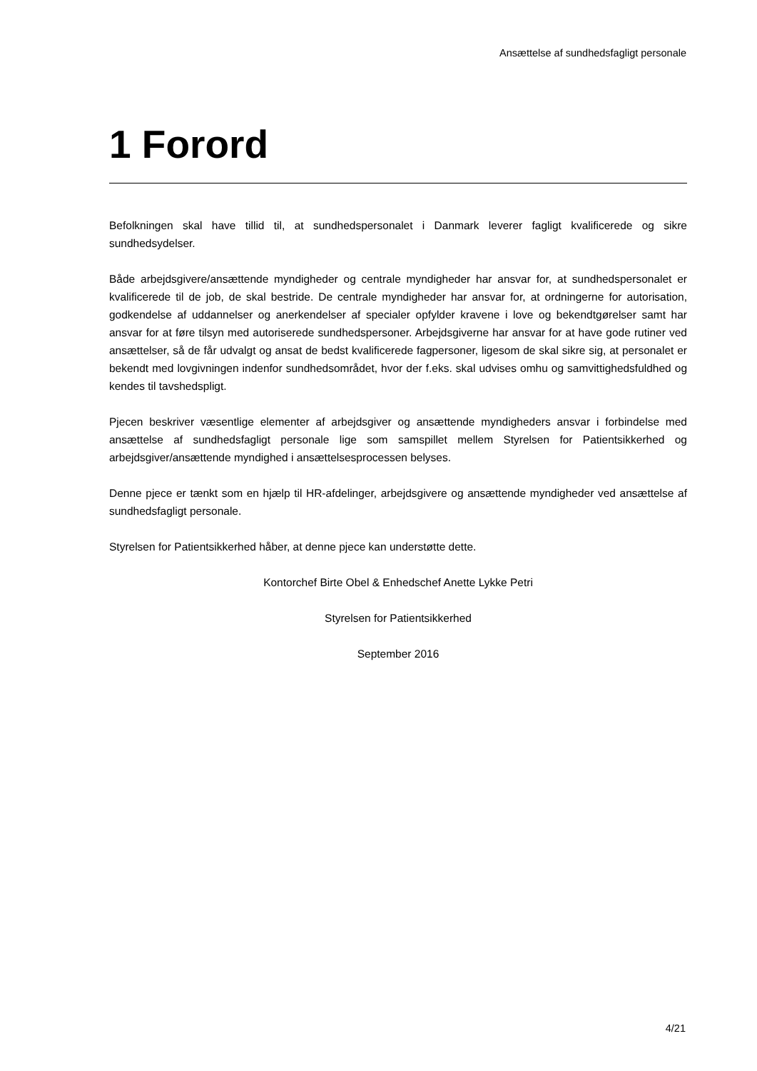Ansættelse af sundhedsfagligt personale
1 Forord
Befolkningen skal have tillid til, at sundhedspersonalet i Danmark leverer fagligt kvalificerede og sikre sundhedsydelser.
Både arbejdsgivere/ansættende myndigheder og centrale myndigheder har ansvar for, at sundhedspersonalet er kvalificerede til de job, de skal bestride. De centrale myndigheder har ansvar for, at ordningerne for autorisation, godkendelse af uddannelser og anerkendelser af specialer opfylder kravene i love og bekendtgørelser samt har ansvar for at føre tilsyn med autoriserede sundhedspersoner. Arbejdsgiverne har ansvar for at have gode rutiner ved ansættelser, så de får udvalgt og ansat de bedst kvalificerede fagpersoner, ligesom de skal sikre sig, at personalet er bekendt med lovgivningen indenfor sundhedsområdet, hvor der f.eks. skal udvises omhu og samvittighedsfuldhed og kendes til tavshedspligt.
Pjecen beskriver væsentlige elementer af arbejdsgiver og ansættende myndigheders ansvar i forbindelse med ansættelse af sundhedsfagligt personale lige som samspillet mellem Styrelsen for Patientsikkerhed og arbejdsgiver/ansættende myndighed i ansættelsesprocessen belyses.
Denne pjece er tænkt som en hjælp til HR-afdelinger, arbejdsgivere og ansættende myndigheder ved ansættelse af sundhedsfagligt personale.
Styrelsen for Patientsikkerhed håber, at denne pjece kan understøtte dette.
Kontorchef Birte Obel & Enhedschef Anette Lykke Petri
Styrelsen for Patientsikkerhed
September 2016
4/21